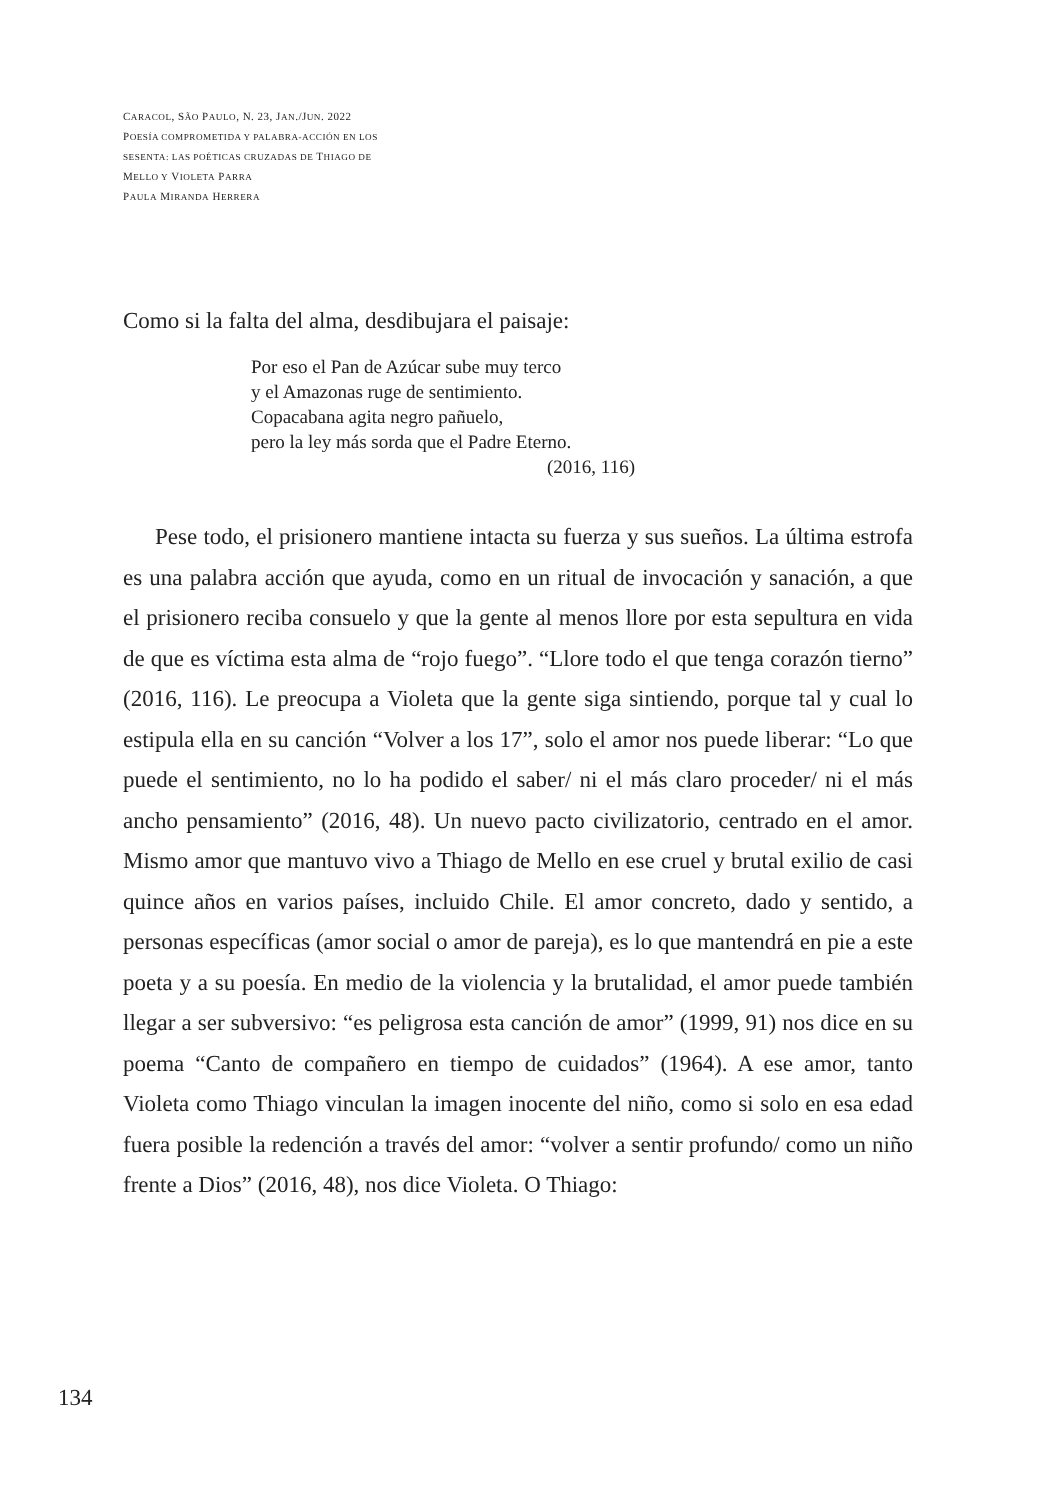CARACOL, SÃO PAULO, N. 23, JAN./JUN. 2022
POESÍA COMPROMETIDA Y PALABRA-ACCIÓN EN LOS
SESENTA: LAS POÉTICAS CRUZADAS DE THIAGO DE
MELLO Y VIOLETA PARRA
PAULA MIRANDA HERRERA
Como si la falta del alma, desdibujara el paisaje:
Por eso el Pan de Azúcar sube muy terco
y el Amazonas ruge de sentimiento.
Copacabana agita negro pañuelo,
pero la ley más sorda que el Padre Eterno.
(2016, 116)
Pese todo, el prisionero mantiene intacta su fuerza y sus sueños. La última estrofa es una palabra acción que ayuda, como en un ritual de invocación y sanación, a que el prisionero reciba consuelo y que la gente al menos llore por esta sepultura en vida de que es víctima esta alma de “rojo fuego”. “Llore todo el que tenga corazón tierno” (2016, 116). Le preocupa a Violeta que la gente siga sintiendo, porque tal y cual lo estipula ella en su canción “Volver a los 17”, solo el amor nos puede liberar: “Lo que puede el sentimiento, no lo ha podido el saber/ ni el más claro proceder/ ni el más ancho pensamiento” (2016, 48). Un nuevo pacto civilizatorio, centrado en el amor. Mismo amor que mantuvo vivo a Thiago de Mello en ese cruel y brutal exilio de casi quince años en varios países, incluido Chile. El amor concreto, dado y sentido, a personas específicas (amor social o amor de pareja), es lo que mantendrá en pie a este poeta y a su poesía. En medio de la violencia y la brutalidad, el amor puede también llegar a ser subversivo: “es peligrosa esta canción de amor” (1999, 91) nos dice en su poema “Canto de compañero en tiempo de cuidados” (1964). A ese amor, tanto Violeta como Thiago vinculan la imagen inocente del niño, como si solo en esa edad fuera posible la redención a través del amor: “volver a sentir profundo/ como un niño frente a Dios” (2016, 48), nos dice Violeta. O Thiago:
134